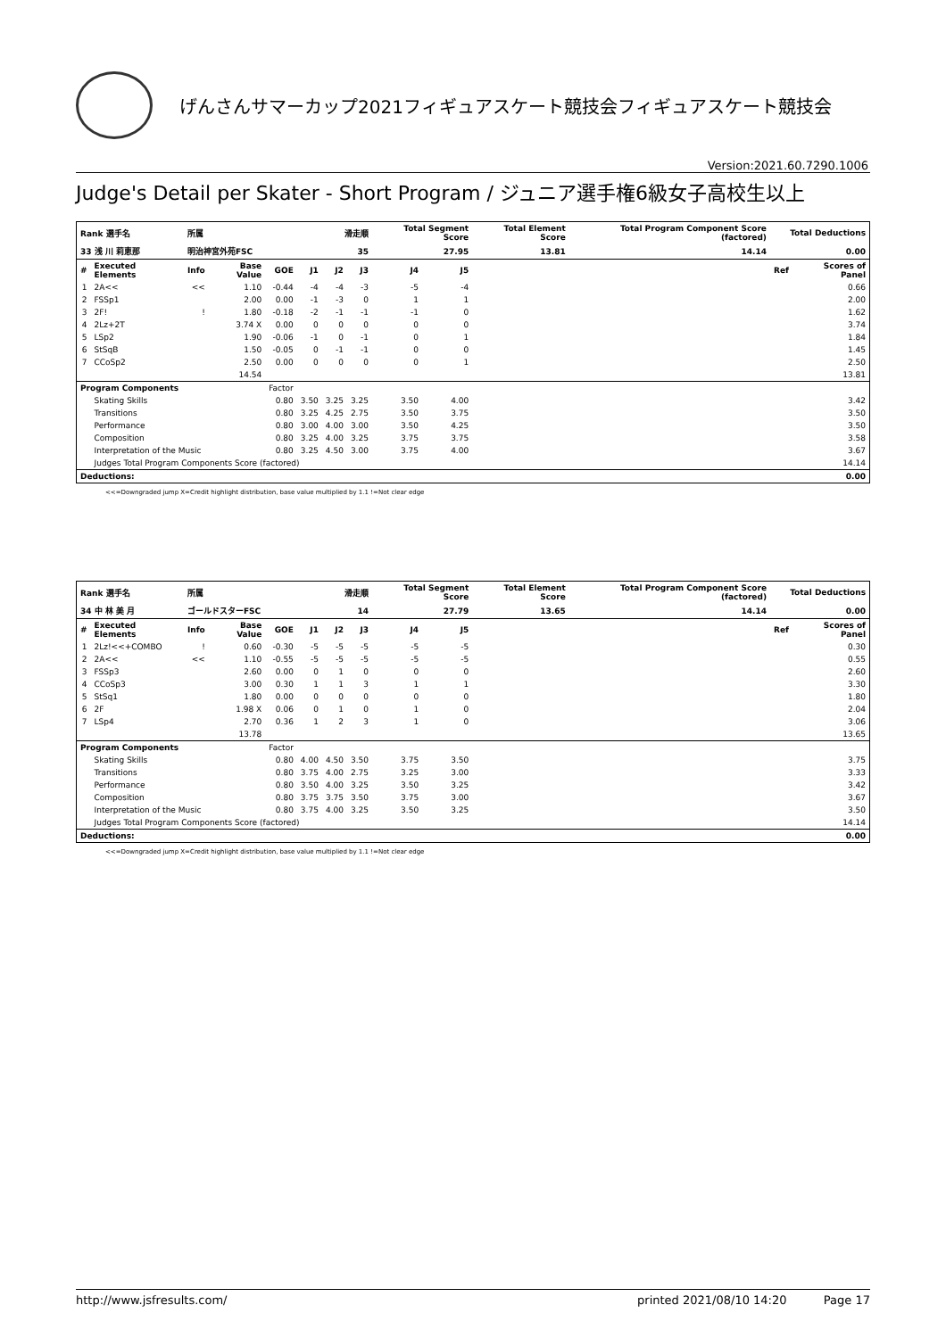げんさんサマーカップ2021フィギュアスケート競技会フィギュアスケート競技会
Version:2021.60.7290.1006
Judge's Detail per Skater - Short Program / ジュニア選手権6級女子高校生以上
| Rank 選手名 | | 所属 | | | 滑走順 | | | Total Segment Score | | Total Element Score | Total Program Component Score (factored) | Total Deductions | |
| 33 浅 川 莉恵那 | | 明治神宮外苑FSC | | | 35 | | | 27.95 | | 13.81 | 14.14 | 0.00 | |
| # | Executed Elements | Info | Base Value | GOE | J1 | J2 | J3 | J4 | J5 | | | Ref | Scores of Panel |
| 1 | 2A<< | << | 1.10 | -0.44 | -4 | -4 | -3 | -5 | -4 | | | | 0.66 |
| 2 | FSSp1 | | 2.00 | 0.00 | -1 | -3 | 0 | 1 | 1 | | | | 2.00 |
| 3 | 2F! | ! | 1.80 | -0.18 | -2 | -1 | -1 | -1 | 0 | | | | 1.62 |
| 4 | 2Lz+2T | | 3.74 X | 0.00 | 0 | 0 | 0 | 0 | 0 | | | | 3.74 |
| 5 | LSp2 | | 1.90 | -0.06 | -1 | 0 | -1 | 0 | 1 | | | | 1.84 |
| 6 | StSqB | | 1.50 | -0.05 | 0 | -1 | -1 | 0 | 0 | | | | 1.45 |
| 7 | CCoSp2 | | 2.50 | 0.00 | 0 | 0 | 0 | 0 | 1 | | | | 2.50 |
| | | | 14.54 | | | | | | | | | | 13.81 |
| Program Components | | | | Factor | | | | | | | | | |
| | Skating Skills | | | 0.80 | 3.50 | 3.25 | 3.25 | 3.50 | 4.00 | | | | 3.42 |
| | Transitions | | | 0.80 | 3.25 | 4.25 | 2.75 | 3.50 | 3.75 | | | | 3.50 |
| | Performance | | | 0.80 | 3.00 | 4.00 | 3.00 | 3.50 | 4.25 | | | | 3.50 |
| | Composition | | | 0.80 | 3.25 | 4.00 | 3.25 | 3.75 | 3.75 | | | | 3.58 |
| | Interpretation of the Music | | | 0.80 | 3.25 | 4.50 | 3.00 | 3.75 | 4.00 | | | | 3.67 |
| | Judges Total Program Components Score (factored) | | | | | | | | | | | | 14.14 |
| Deductions: | | | | | | | | | | | | | 0.00 |
<<=Downgraded jump X=Credit highlight distribution, base value multiplied by 1.1 !=Not clear edge
| Rank 選手名 | | 所属 | | | 滑走順 | | | Total Segment Score | | Total Element Score | Total Program Component Score (factored) | Total Deductions | |
| 34 中 林 美 月 | | ゴールドスターFSC | | | 14 | | | 27.79 | | 13.65 | 14.14 | 0.00 | |
| # | Executed Elements | Info | Base Value | GOE | J1 | J2 | J3 | J4 | J5 | | | Ref | Scores of Panel |
| 1 | 2Lz!<<+COMBO | ! | 0.60 | -0.30 | -5 | -5 | -5 | -5 | -5 | | | | 0.30 |
| 2 | 2A<< | << | 1.10 | -0.55 | -5 | -5 | -5 | -5 | -5 | | | | 0.55 |
| 3 | FSSp3 | | 2.60 | 0.00 | 0 | 1 | 0 | 0 | 0 | | | | 2.60 |
| 4 | CCoSp3 | | 3.00 | 0.30 | 1 | 1 | 3 | 1 | 1 | | | | 3.30 |
| 5 | StSq1 | | 1.80 | 0.00 | 0 | 0 | 0 | 0 | 0 | | | | 1.80 |
| 6 | 2F | | 1.98 X | 0.06 | 0 | 1 | 0 | 1 | 0 | | | | 2.04 |
| 7 | LSp4 | | 2.70 | 0.36 | 1 | 2 | 3 | 1 | 0 | | | | 3.06 |
| | | | 13.78 | | | | | | | | | | 13.65 |
| Program Components | | | | Factor | | | | | | | | | |
| | Skating Skills | | | 0.80 | 4.00 | 4.50 | 3.50 | 3.75 | 3.50 | | | | 3.75 |
| | Transitions | | | 0.80 | 3.75 | 4.00 | 2.75 | 3.25 | 3.00 | | | | 3.33 |
| | Performance | | | 0.80 | 3.50 | 4.00 | 3.25 | 3.50 | 3.25 | | | | 3.42 |
| | Composition | | | 0.80 | 3.75 | 3.75 | 3.50 | 3.75 | 3.00 | | | | 3.67 |
| | Interpretation of the Music | | | 0.80 | 3.75 | 4.00 | 3.25 | 3.50 | 3.25 | | | | 3.50 |
| | Judges Total Program Components Score (factored) | | | | | | | | | | | | 14.14 |
| Deductions: | | | | | | | | | | | | | 0.00 |
<<=Downgraded jump X=Credit highlight distribution, base value multiplied by 1.1 !=Not clear edge
http://www.jsfresults.com/ printed 2021/08/10 14:20 Page 17